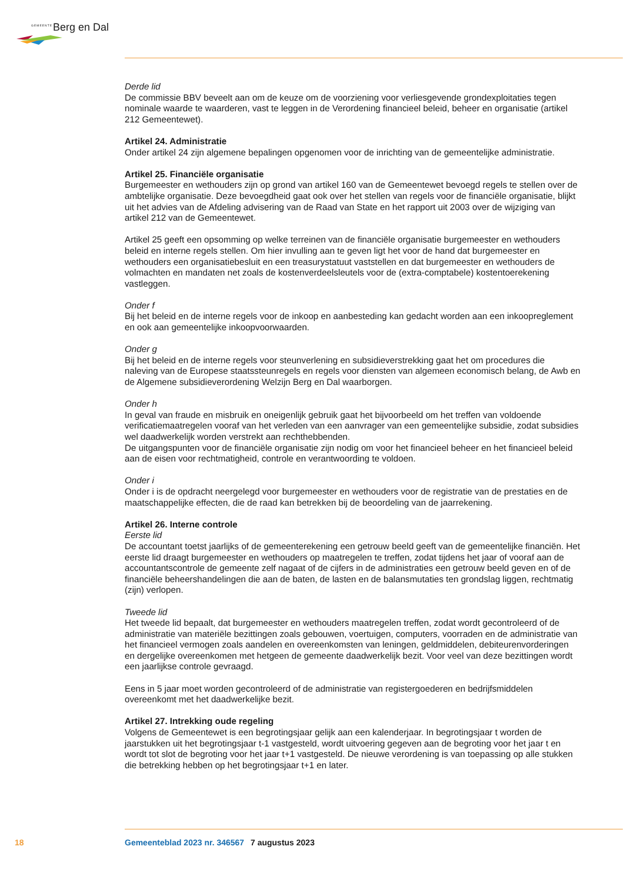GEMEENTE Berg en Dal
Derde lid
De commissie BBV beveelt aan om de keuze om de voorziening voor verliesgevende grondexploitaties tegen nominale waarde te waarderen, vast te leggen in de Verordening financieel beleid, beheer en organisatie (artikel 212 Gemeentewet).
Artikel 24. Administratie
Onder artikel 24 zijn algemene bepalingen opgenomen voor de inrichting van de gemeentelijke administratie.
Artikel 25. Financiële organisatie
Burgemeester en wethouders zijn op grond van artikel 160 van de Gemeentewet bevoegd regels te stellen over de ambtelijke organisatie. Deze bevoegdheid gaat ook over het stellen van regels voor de financiële organisatie, blijkt uit het advies van de Afdeling advisering van de Raad van State en het rapport uit 2003 over de wijziging van artikel 212 van de Gemeentewet.
Artikel 25 geeft een opsomming op welke terreinen van de financiële organisatie burgemeester en wethouders beleid en interne regels stellen. Om hier invulling aan te geven ligt het voor de hand dat burgemeester en wethouders een organisatiebesluit en een treasurystatuut vaststellen en dat burgemeester en wethouders de volmachten en mandaten net zoals de kostenverdeelsleutels voor de (extra-comptabele) kostentoerekening vastleggen.
Onder f
Bij het beleid en de interne regels voor de inkoop en aanbesteding kan gedacht worden aan een inkoopreglement en ook aan gemeentelijke inkoopvoorwaarden.
Onder g
Bij het beleid en de interne regels voor steunverlening en subsidieverstrekking gaat het om procedures die naleving van de Europese staatssteunregels en regels voor diensten van algemeen economisch belang, de Awb en de Algemene subsidieverordening Welzijn Berg en Dal waarborgen.
Onder h
In geval van fraude en misbruik en oneigenlijk gebruik gaat het bijvoorbeeld om het treffen van voldoende verificatiemaatregelen vooraf van het verleden van een aanvrager van een gemeentelijke subsidie, zodat subsidies wel daadwerkelijk worden verstrekt aan rechthebbenden.
De uitgangspunten voor de financiële organisatie zijn nodig om voor het financieel beheer en het financieel beleid aan de eisen voor rechtmatigheid, controle en verantwoording te voldoen.
Onder i
Onder i is de opdracht neergelegd voor burgemeester en wethouders voor de registratie van de prestaties en de maatschappelijke effecten, die de raad kan betrekken bij de beoordeling van de jaarrekening.
Artikel 26. Interne controle
Eerste lid
De accountant toetst jaarlijks of de gemeenterekening een getrouw beeld geeft van de gemeentelijke financiën. Het eerste lid draagt burgemeester en wethouders op maatregelen te treffen, zodat tijdens het jaar of vooraf aan de accountantscontrole de gemeente zelf nagaat of de cijfers in de administraties een getrouw beeld geven en of de financiële beheershandelingen die aan de baten, de lasten en de balansmutaties ten grondslag liggen, rechtmatig (zijn) verlopen.
Tweede lid
Het tweede lid bepaalt, dat burgemeester en wethouders maatregelen treffen, zodat wordt gecontroleerd of de administratie van materiële bezittingen zoals gebouwen, voertuigen, computers, voorraden en de administratie van het financieel vermogen zoals aandelen en overeenkomsten van leningen, geldmiddelen, debiteurenvorderingen en dergelijke overeenkomen met hetgeen de gemeente daadwerkelijk bezit. Voor veel van deze bezittingen wordt een jaarlijkse controle gevraagd.
Eens in 5 jaar moet worden gecontroleerd of de administratie van registergoederen en bedrijfsmiddelen overeenkomt met het daadwerkelijke bezit.
Artikel 27. Intrekking oude regeling
Volgens de Gemeentewet is een begrotingsjaar gelijk aan een kalenderjaar. In begrotingsjaar t worden de jaarstukken uit het begrotingsjaar t-1 vastgesteld, wordt uitvoering gegeven aan de begroting voor het jaar t en wordt tot slot de begroting voor het jaar t+1 vastgesteld. De nieuwe verordening is van toepassing op alle stukken die betrekking hebben op het begrotingsjaar t+1 en later.
18 Gemeenteblad 2023 nr. 346567 7 augustus 2023